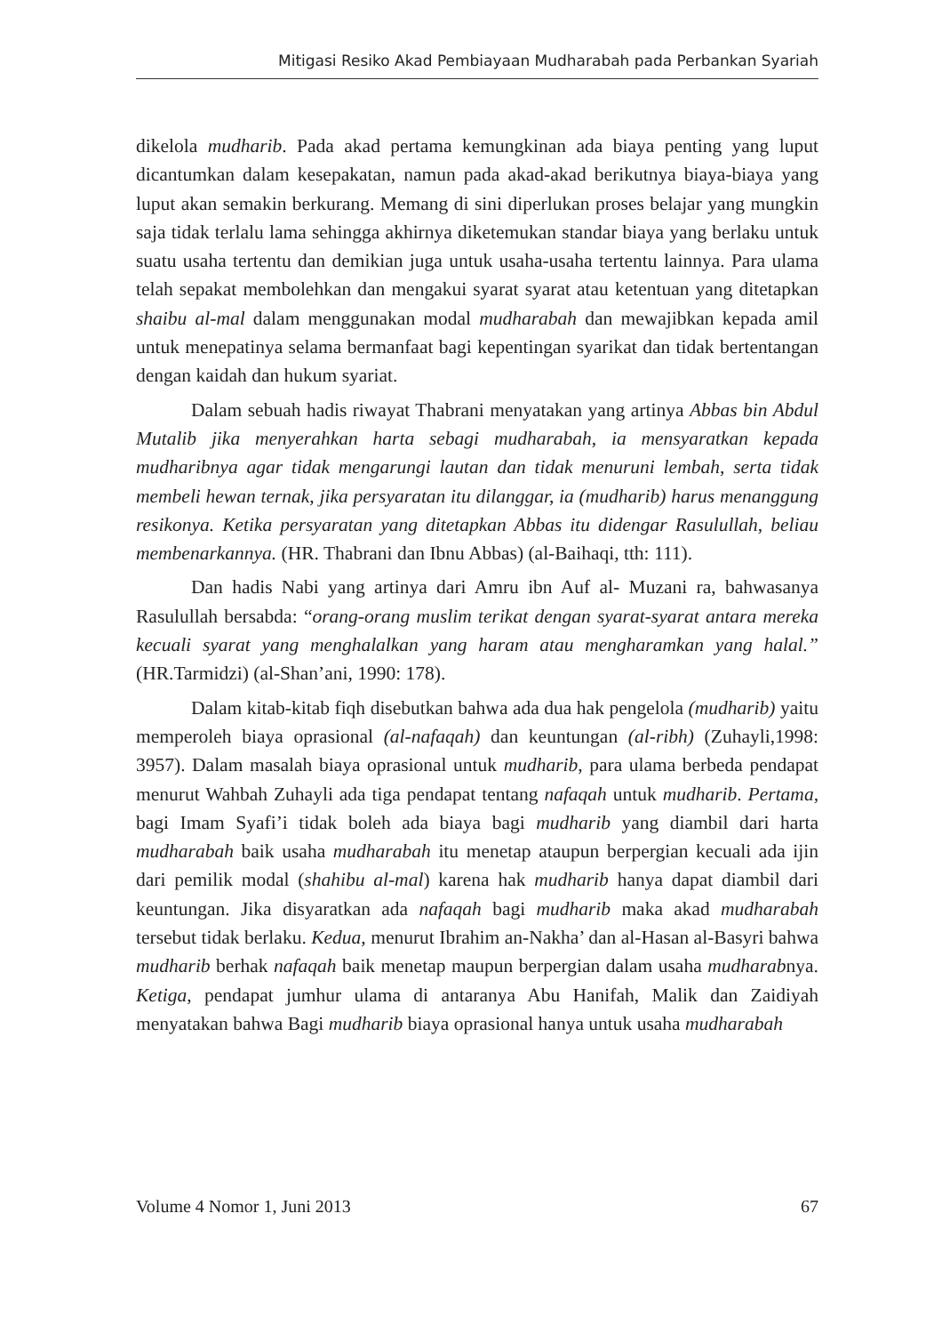Mitigasi Resiko Akad Pembiayaan Mudharabah pada Perbankan Syariah
dikelola mudharib. Pada akad pertama kemungkinan ada biaya penting yang luput dicantumkan dalam kesepakatan, namun pada akad-akad berikutnya biaya-biaya yang luput akan semakin berkurang. Memang di sini diperlukan proses belajar yang mungkin saja tidak terlalu lama sehingga akhirnya diketemukan standar biaya yang berlaku untuk suatu usaha tertentu dan demikian juga untuk usaha-usaha tertentu lainnya. Para ulama telah sepakat membolehkan dan mengakui syarat syarat atau ketentuan yang ditetapkan shaibu al-mal dalam menggunakan modal mudharabah dan mewajibkan kepada amil untuk menepatinya selama bermanfaat bagi kepentingan syarikat dan tidak bertentangan dengan kaidah dan hukum syariat.
Dalam sebuah hadis riwayat Thabrani menyatakan yang artinya Abbas bin Abdul Mutalib jika menyerahkan harta sebagi mudharabah, ia mensyaratkan kepada mudharibnya agar tidak mengarungi lautan dan tidak menuruni lembah, serta tidak membeli hewan ternak, jika persyaratan itu dilanggar, ia (mudharib) harus menanggung resikonya. Ketika persyaratan yang ditetapkan Abbas itu didengar Rasulullah, beliau membenarkannya. (HR. Thabrani dan Ibnu Abbas) (al-Baihaqi, tth: 111).
Dan hadis Nabi yang artinya dari Amru ibn Auf al- Muzani ra, bahwasanya Rasulullah bersabda: “orang-orang muslim terikat dengan syarat-syarat antara mereka kecuali syarat yang menghalalkan yang haram atau mengharamkan yang halal.” (HR.Tarmidzi) (al-Shan’ani, 1990: 178).
Dalam kitab-kitab fiqh disebutkan bahwa ada dua hak pengelola (mudharib) yaitu memperoleh biaya oprasional (al-nafaqah) dan keuntungan (al-ribh) (Zuhayli,1998: 3957). Dalam masalah biaya oprasional untuk mudharib, para ulama berbeda pendapat menurut Wahbah Zuhayli ada tiga pendapat tentang nafaqah untuk mudharib. Pertama, bagi Imam Syafi’i tidak boleh ada biaya bagi mudharib yang diambil dari harta mudharabah baik usaha mudharabah itu menetap ataupun berpergian kecuali ada ijin dari pemilik modal (shahibu al-mal) karena hak mudharib hanya dapat diambil dari keuntungan. Jika disyaratkan ada nafaqah bagi mudharib maka akad mudharabah tersebut tidak berlaku. Kedua, menurut Ibrahim an-Nakha’ dan al-Hasan al-Basyri bahwa mudharib berhak nafaqah baik menetap maupun berpergian dalam usaha mudharabnya. Ketiga, pendapat jumhur ulama di antaranya Abu Hanifah, Malik dan Zaidiyah menyatakan bahwa Bagi mudharib biaya oprasional hanya untuk usaha mudharabah
Volume 4 Nomor 1, Juni 2013 67